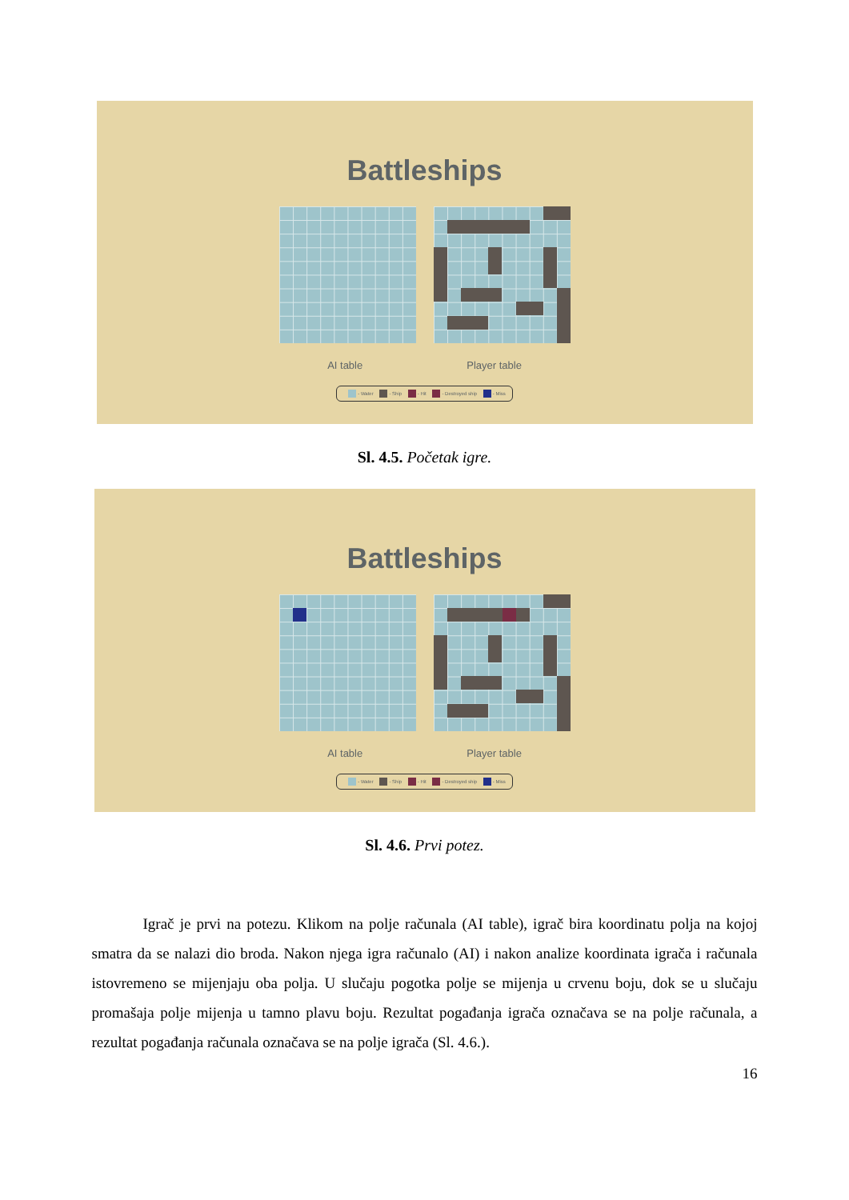Battleships
AI table Player table
- Water - Ship - Hit - Destroyed ship - Miss
Sl. 4.5. Početak igre.
Battleships
AI table Player table
- Water - Ship - Hit - Destroyed ship - Miss
Sl. 4.6. Prvi potez.
Igrač je prvi na potezu. Klikom na polje računala (AI table), igrač bira koordinatu polja na kojoj smatra da se nalazi dio broda. Nakon njega igra računalo (AI) i nakon analize koordinata igrača i računala istovremeno se mijenjaju oba polja. U slučaju pogotka polje se mijenja u crvenu boju, dok se u slučaju promašaja polje mijenja u tamno plavu boju. Rezultat pogađanja igrača označava se na polje računala, a rezultat pogađanja računala označava se na polje igrača (Sl. 4.6.).
16